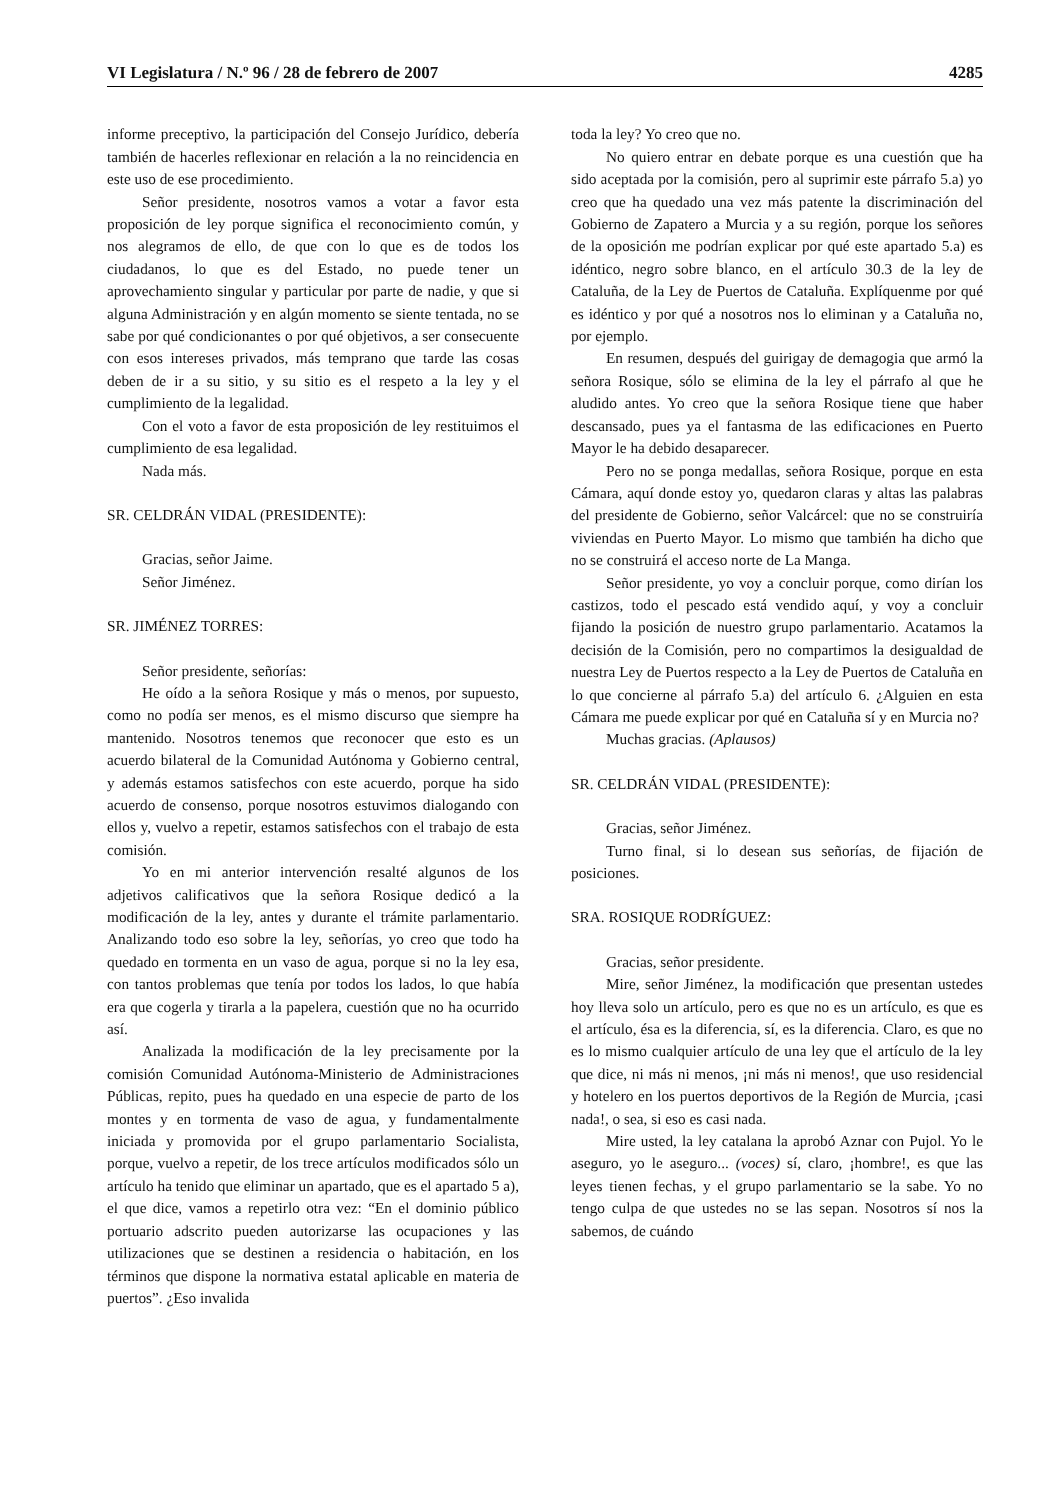VI Legislatura / N.º 96 / 28 de febrero de 2007 4285
informe preceptivo, la participación del Consejo Jurídico, debería también de hacerles reflexionar en relación a la no reincidencia en este uso de ese procedimiento.
Señor presidente, nosotros vamos a votar a favor esta proposición de ley porque significa el reconocimiento común, y nos alegramos de ello, de que con lo que es de todos los ciudadanos, lo que es del Estado, no puede tener un aprovechamiento singular y particular por parte de nadie, y que si alguna Administración y en algún momento se siente tentada, no se sabe por qué condicionantes o por qué objetivos, a ser consecuente con esos intereses privados, más temprano que tarde las cosas deben de ir a su sitio, y su sitio es el respeto a la ley y el cumplimiento de la legalidad.
Con el voto a favor de esta proposición de ley restituimos el cumplimiento de esa legalidad.
Nada más.
SR. CELDRÁN VIDAL (PRESIDENTE):
Gracias, señor Jaime.
Señor Jiménez.
SR. JIMÉNEZ TORRES:
Señor presidente, señorías:
He oído a la señora Rosique y más o menos, por supuesto, como no podía ser menos, es el mismo discurso que siempre ha mantenido. Nosotros tenemos que reconocer que esto es un acuerdo bilateral de la Comunidad Autónoma y Gobierno central, y además estamos satisfechos con este acuerdo, porque ha sido acuerdo de consenso, porque nosotros estuvimos dialogando con ellos y, vuelvo a repetir, estamos satisfechos con el trabajo de esta comisión.
Yo en mi anterior intervención resalté algunos de los adjetivos calificativos que la señora Rosique dedicó a la modificación de la ley, antes y durante el trámite parlamentario. Analizando todo eso sobre la ley, señorías, yo creo que todo ha quedado en tormenta en un vaso de agua, porque si no la ley esa, con tantos problemas que tenía por todos los lados, lo que había era que cogerla y tirarla a la papelera, cuestión que no ha ocurrido así.
Analizada la modificación de la ley precisamente por la comisión Comunidad Autónoma-Ministerio de Administraciones Públicas, repito, pues ha quedado en una especie de parto de los montes y en tormenta de vaso de agua, y fundamentalmente iniciada y promovida por el grupo parlamentario Socialista, porque, vuelvo a repetir, de los trece artículos modificados sólo un artículo ha tenido que eliminar un apartado, que es el apartado 5 a), el que dice, vamos a repetirlo otra vez: “En el dominio público portuario adscrito pueden autorizarse las ocupaciones y las utilizaciones que se destinen a residencia o habitación, en los términos que dispone la normativa estatal aplicable en materia de puertos”. ¿Eso invalida
toda la ley? Yo creo que no.
No quiero entrar en debate porque es una cuestión que ha sido aceptada por la comisión, pero al suprimir este párrafo 5.a) yo creo que ha quedado una vez más patente la discriminación del Gobierno de Zapatero a Murcia y a su región, porque los señores de la oposición me podrían explicar por qué este apartado 5.a) es idéntico, negro sobre blanco, en el artículo 30.3 de la ley de Cataluña, de la Ley de Puertos de Cataluña. Explíquenme por qué es idéntico y por qué a nosotros nos lo eliminan y a Cataluña no, por ejemplo.
En resumen, después del guirigay de demagogia que armó la señora Rosique, sólo se elimina de la ley el párrafo al que he aludido antes. Yo creo que la señora Rosique tiene que haber descansado, pues ya el fantasma de las edificaciones en Puerto Mayor le ha debido desaparecer.
Pero no se ponga medallas, señora Rosique, porque en esta Cámara, aquí donde estoy yo, quedaron claras y altas las palabras del presidente de Gobierno, señor Valcárcel: que no se construiría viviendas en Puerto Mayor. Lo mismo que también ha dicho que no se construirá el acceso norte de La Manga.
Señor presidente, yo voy a concluir porque, como dirían los castizos, todo el pescado está vendido aquí, y voy a concluir fijando la posición de nuestro grupo parlamentario. Acatamos la decisión de la Comisión, pero no compartimos la desigualdad de nuestra Ley de Puertos respecto a la Ley de Puertos de Cataluña en lo que concierne al párrafo 5.a) del artículo 6. ¿Alguien en esta Cámara me puede explicar por qué en Cataluña sí y en Murcia no?
Muchas gracias. (Aplausos)
SR. CELDRÁN VIDAL (PRESIDENTE):
Gracias, señor Jiménez.
Turno final, si lo desean sus señorías, de fijación de posiciones.
SRA. ROSIQUE RODRÍGUEZ:
Gracias, señor presidente.
Mire, señor Jiménez, la modificación que presentan ustedes hoy lleva solo un artículo, pero es que no es un artículo, es que es el artículo, ésa es la diferencia, sí, es la diferencia. Claro, es que no es lo mismo cualquier artículo de una ley que el artículo de la ley que dice, ni más ni menos, ¡ni más ni menos!, que uso residencial y hotelero en los puertos deportivos de la Región de Murcia, ¡casi nada!, o sea, si eso es casi nada.
Mire usted, la ley catalana la aprobó Aznar con Pujol. Yo le aseguro, yo le aseguro... (voces) sí, claro, ¡hombre!, es que las leyes tienen fechas, y el grupo parlamentario se la sabe. Yo no tengo culpa de que ustedes no se las sepan. Nosotros sí nos la sabemos, de cuándo